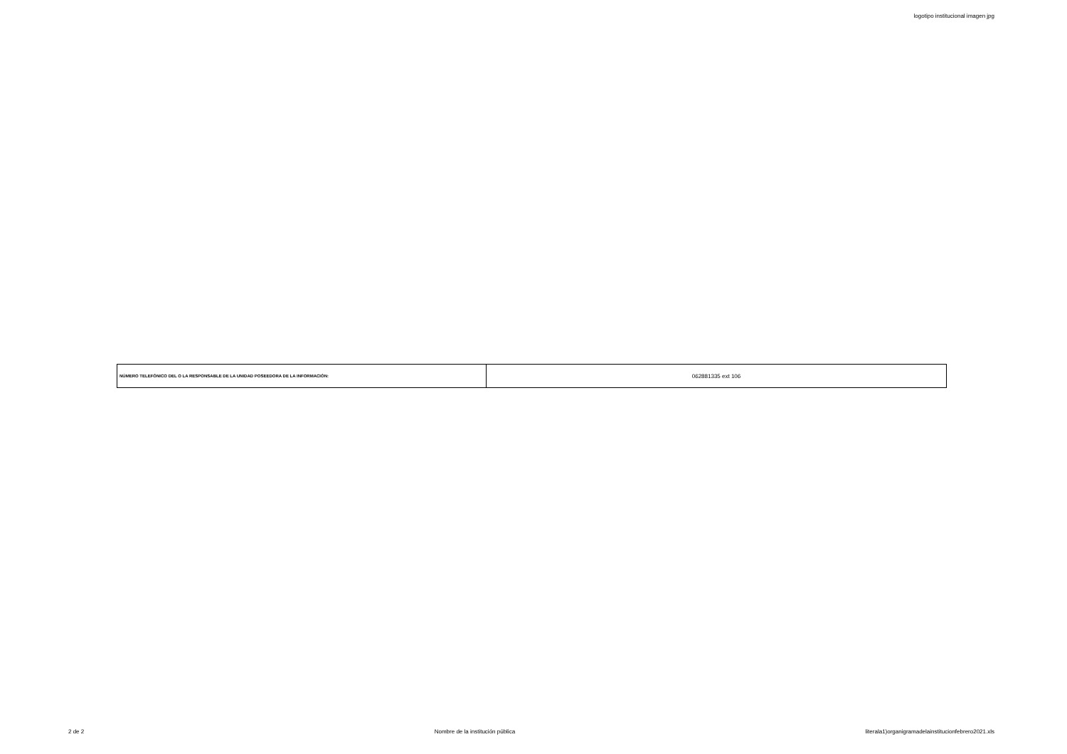logotipo institucional imagen jpg
| NÚMERO TELEFÓNICO DEL O LA RESPONSABLE DE LA UNIDAD POSEEDORA DE LA INFORMACIÓN: | 062881335 ext 106 |
2 de 2 Nombre de la institución pública literala1)organigramadelainstitucionfebrero2021.xls